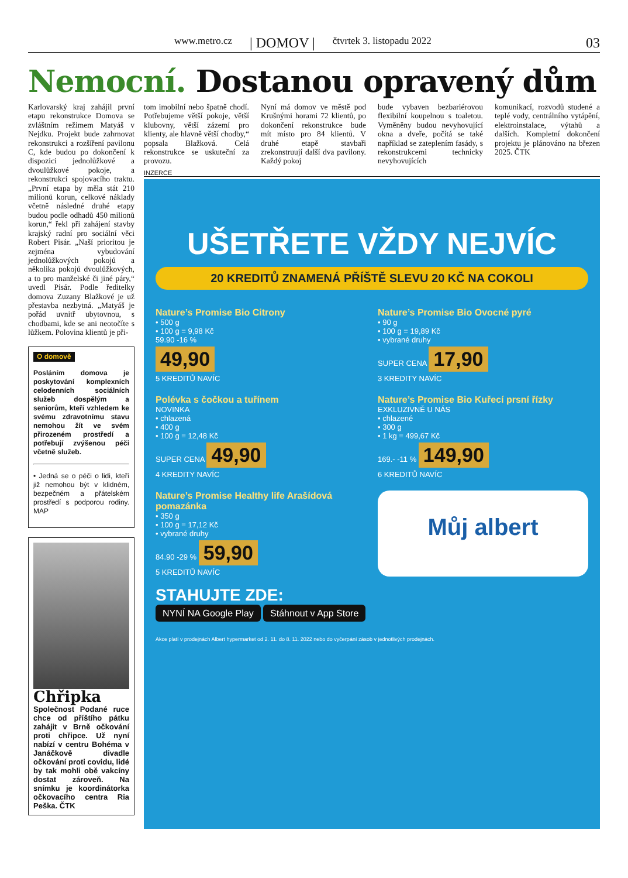www.metro.cz | DOMOV | čtvrtek 3. listopadu 2022
03
Nemocní. Dostanou opravený dům
Karlovarský kraj zahájil první etapu rekonstrukce Domova se zvláštním režimem Matyáš v Nejdku. Projekt bude zahrnovat rekonstrukci a rozšíření pavilonu C, kde budou po dokončení k dispozici jednolůžkové a dvoulůžkové pokoje, a rekonstrukci spojovacího traktu. „První etapa by měla stát 210 milionů korun, celkové náklady včetně následné druhé etapy budou podle odhadů 450 milionů korun,“ řekl při zahájení stavby krajský radní pro sociální věci Robert Pisár. „Naší prioritou je zejména vybudování jednolůžkových pokojů a několika pokojů dvoulůžkových, a to pro manželské či jiné páry,“ uvedl Pisár. Podle ředitelky domova Zuzany Blažkové je už přestavba nezbytná. „Matyáš je pořád uvnitř ubytovnou, s chodbami, kde se ani neotočíte s lůžkem. Polovina klientů je při-
O domově
Posláním domova je poskytování komplexních celodenních sociálních služeb dospělým a seniorům, kteří vzhledem ke svému zdravotnímu stavu nemohou žít ve svém přirozeném prostředí a potřebují zvýšenou péči včetně služeb.
• Jedná se o péči o lidi, kteří již nemohou být v klidném, bezpečném a přátelském prostředí s podporou rodiny. MAP
Chřipka
Společnost Podané ruce chce od příštího pátku zahájit v Brně očkování proti chřipce. Už nyní nabízí v centru Bohéma v Janáčkově divadle očkování proti covidu, lidé by tak mohli obě vakcíny dostat zároveň. Na snímku je koordinátorka očkovacího centra Ria Peška. ČTK
tom imobilní nebo špatně chodí. Potřebujeme větší pokoje, větší klubovny, větší zázemí pro klienty, ale hlavně větší chodby,“ popsala Blažková. Celá rekonstrukce se uskuteční za provozu.
Nyní má domov ve městě pod Krušnými horami 72 klientů, po dokončení rekonstrukce bude mít místo pro 84 klientů. V druhé etapě stavbaři zrekonstruují další dva pavilony. Každý pokoj
bude vybaven bezbariérovou flexibilní koupelnou s toaletou. Vyměněny budou nevyhovující okna a dveře, počítá se také například se zateplením fasády, s rekonstrukcemi technicky nevyhovujících
komunikací, rozvodů studené a teplé vody, centrálního vytápění, elektroinstalace, výtahů a dalších. Kompletní dokončení projektu je plánováno na březen 2025. ČTK
INZERCE
UŠETŘETE VŽDY NEJVÍC
20 KREDITŮ ZNAMENÁ PŘÍŠTĚ SLEVU 20 KČ NA COKOLI
Nature’s Promise Bio Citrony
• 500 g
• 100 g = 9,98 Kč
59.90 -16 %
49,90
5 KREDITŮ NAVÍC
Nature’s Promise Bio Ovocné pyré
• 90 g
• 100 g = 19,89 Kč
• vybrané druhy
SUPER CENA 17,90
3 KREDITY NAVÍC
Polévka s čočkou a tuřínem
NOVINKA
• chlazená
• 400 g
• 100 g = 12,48 Kč
SUPER CENA 49,90
4 KREDITY NAVÍC
Nature’s Promise Bio Kuřecí prsní řízky
EXKLUZIVNĚ U NÁS
• chlazené
• 300 g
• 1 kg = 499,67 Kč
169.- -11 % 149,90
6 KREDITŮ NAVÍC
Nature’s Promise Healthy life Arašídová pomazánka
• 350 g
• 100 g = 17,12 Kč
• vybrané druhy
84.90 -29 % 59,90
5 KREDITŮ NAVÍC
Můj albert
STAHUJTE ZDE:
NYNÍ NA Google Play Stáhnout v App Store
Akce platí v prodejnách Albert hypermarket od 2. 11. do 8. 11. 2022 nebo do vyčerpání zásob v jednotlivých prodejnách.